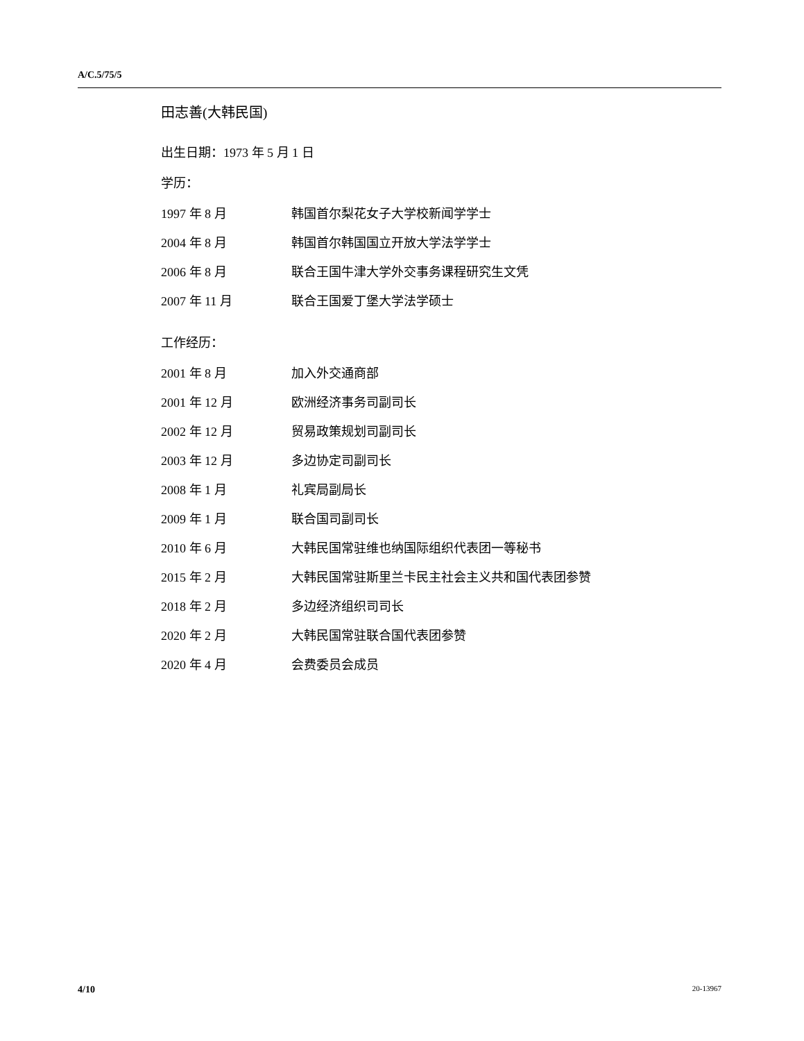A/C.5/75/5
田志善(大韩民国)
出生日期：1973 年 5 月 1 日
学历：
| 1997 年 8 月 | 韩国首尔梨花女子大学校新闻学学士 |
| 2004 年 8 月 | 韩国首尔韩国国立开放大学法学学士 |
| 2006 年 8 月 | 联合王国牛津大学外交事务课程研究生文凭 |
| 2007 年 11 月 | 联合王国爱丁堡大学法学硕士 |
工作经历：
| 2001 年 8 月 | 加入外交通商部 |
| 2001 年 12 月 | 欧洲经济事务司副司长 |
| 2002 年 12 月 | 贸易政策规划司副司长 |
| 2003 年 12 月 | 多边协定司副司长 |
| 2008 年 1 月 | 礼宾局副局长 |
| 2009 年 1 月 | 联合国司副司长 |
| 2010 年 6 月 | 大韩民国常驻维也纳国际组织代表团一等秘书 |
| 2015 年 2 月 | 大韩民国常驻斯里兰卡民主社会主义共和国代表团参赞 |
| 2018 年 2 月 | 多边经济组织司司长 |
| 2020 年 2 月 | 大韩民国常驻联合国代表团参赞 |
| 2020 年 4 月 | 会费委员会成员 |
4/10 20-13967